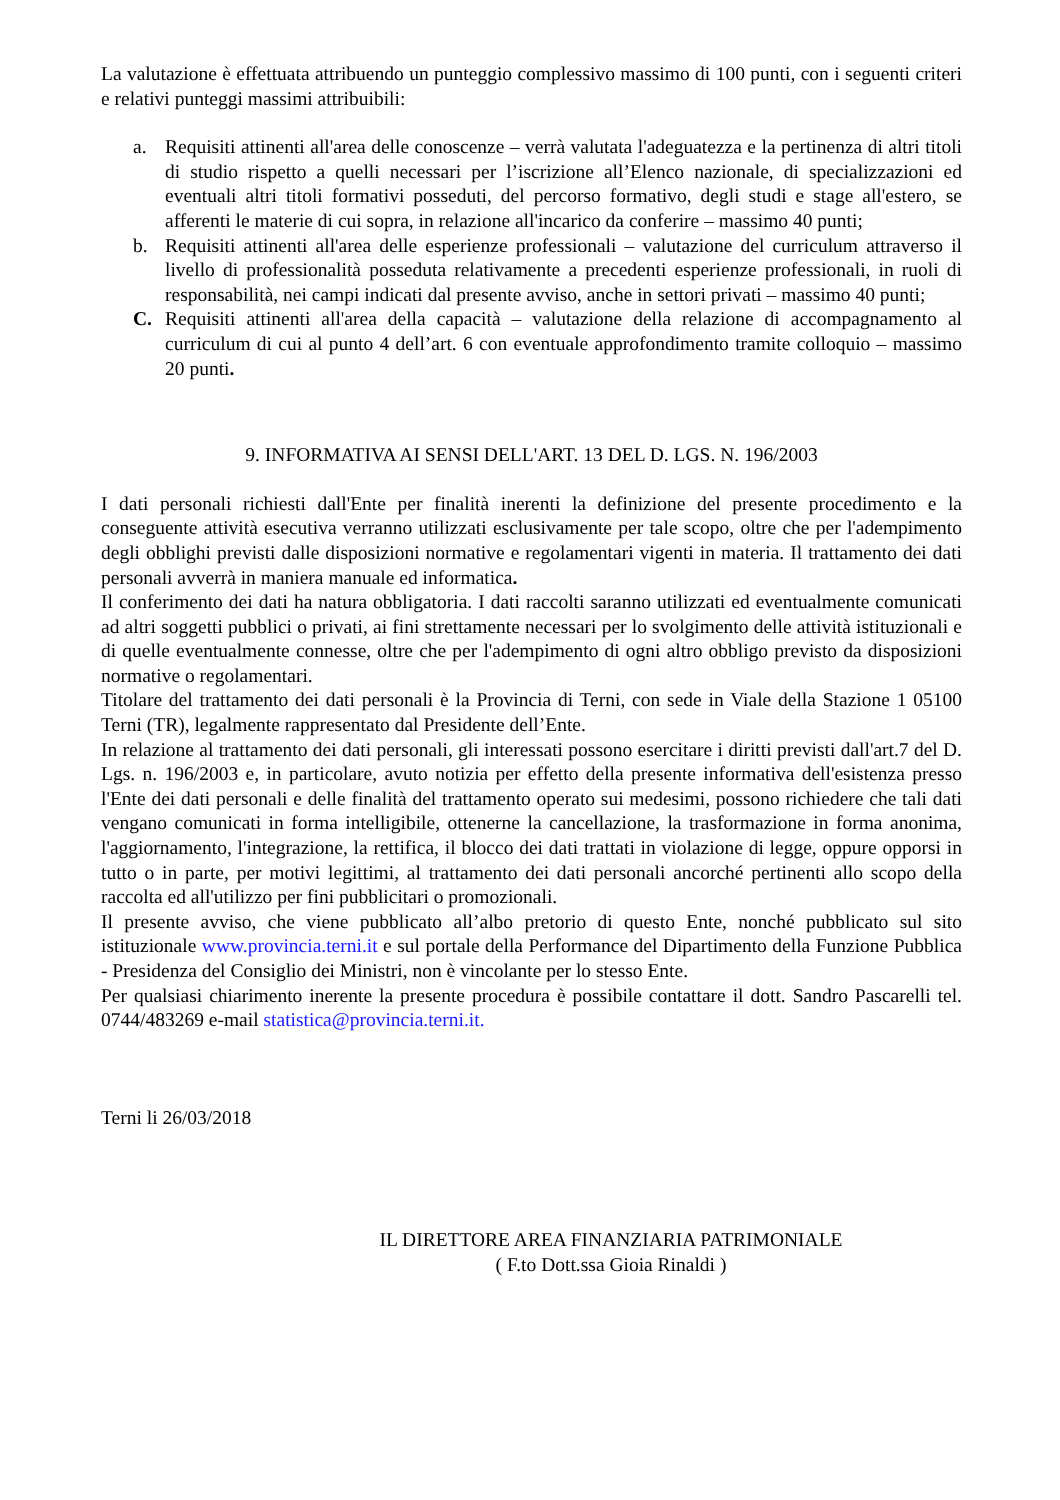La valutazione è effettuata attribuendo un punteggio complessivo massimo di 100 punti, con i seguenti criteri e relativi punteggi massimi attribuibili:
a. Requisiti attinenti all'area delle conoscenze – verrà valutata l'adeguatezza e la pertinenza di altri titoli di studio rispetto a quelli necessari per l’iscrizione all’Elenco nazionale, di specializzazioni ed eventuali altri titoli formativi posseduti, del percorso formativo, degli studi e stage all'estero, se afferenti le materie di cui sopra, in relazione all'incarico da conferire – massimo 40 punti;
b. Requisiti attinenti all'area delle esperienze professionali – valutazione del curriculum attraverso il livello di professionalità posseduta relativamente a precedenti esperienze professionali, in ruoli di responsabilità, nei campi indicati dal presente avviso, anche in settori privati – massimo 40 punti;
C. Requisiti attinenti all'area della capacità – valutazione della relazione di accompagnamento al curriculum di cui al punto 4 dell’art. 6 con eventuale approfondimento tramite colloquio – massimo 20 punti.
9. INFORMATIVA AI SENSI DELL'ART. 13 DEL D. LGS. N. 196/2003
I dati personali richiesti dall'Ente per finalità inerenti la definizione del presente procedimento e la conseguente attività esecutiva verranno utilizzati esclusivamente per tale scopo, oltre che per l'adempimento degli obblighi previsti dalle disposizioni normative e regolamentari vigenti in materia. Il trattamento dei dati personali avverrà in maniera manuale ed informatica.
Il conferimento dei dati ha natura obbligatoria. I dati raccolti saranno utilizzati ed eventualmente comunicati ad altri soggetti pubblici o privati, ai fini strettamente necessari per lo svolgimento delle attività istituzionali e di quelle eventualmente connesse, oltre che per l'adempimento di ogni altro obbligo previsto da disposizioni normative o regolamentari.
Titolare del trattamento dei dati personali è la Provincia di Terni, con sede in Viale della Stazione 1 05100 Terni (TR), legalmente rappresentato dal Presidente dell’Ente.
In relazione al trattamento dei dati personali, gli interessati possono esercitare i diritti previsti dall'art.7 del D. Lgs. n. 196/2003 e, in particolare, avuto notizia per effetto della presente informativa dell'esistenza presso l'Ente dei dati personali e delle finalità del trattamento operato sui medesimi, possono richiedere che tali dati vengano comunicati in forma intelligibile, ottenerne la cancellazione, la trasformazione in forma anonima, l'aggiornamento, l'integrazione, la rettifica, il blocco dei dati trattati in violazione di legge, oppure opporsi in tutto o in parte, per motivi legittimi, al trattamento dei dati personali ancorché pertinenti allo scopo della raccolta ed all'utilizzo per fini pubblicitari o promozionali.
Il presente avviso, che viene pubblicato all’albo pretorio di questo Ente, nonché pubblicato sul sito istituzionale www.provincia.terni.it e sul portale della Performance del Dipartimento della Funzione Pubblica - Presidenza del Consiglio dei Ministri, non è vincolante per lo stesso Ente.
Per qualsiasi chiarimento inerente la presente procedura è possibile contattare il dott. Sandro Pascarelli tel. 0744/483269 e-mail statistica@provincia.terni.it.
Terni li 26/03/2018
IL DIRETTORE AREA FINANZIARIA PATRIMONIALE
( F.to Dott.ssa Gioia Rinaldi )